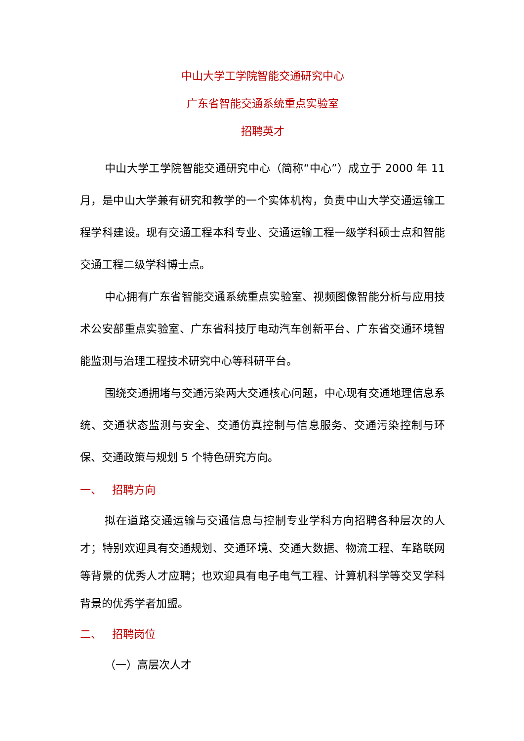中山大学工学院智能交通研究中心
广东省智能交通系统重点实验室
招聘英才
中山大学工学院智能交通研究中心（简称“中心”）成立于 2000 年 11 月，是中山大学兼有研究和教学的一个实体机构，负责中山大学交通运输工程学科建设。现有交通工程本科专业、交通运输工程一级学科硕士点和智能交通工程二级学科博士点。
中心拥有广东省智能交通系统重点实验室、视频图像智能分析与应用技术公安部重点实验室、广东省科技厅电动汽车创新平台、广东省交通环境智能监测与治理工程技术研究中心等科研平台。
围绕交通拥堵与交通污染两大交通核心问题，中心现有交通地理信息系统、交通状态监测与安全、交通仿真控制与信息服务、交通污染控制与环保、交通政策与规划 5 个特色研究方向。
一、 招聘方向
拟在道路交通运输与交通信息与控制专业学科方向招聘各种层次的人才；特别欢迎具有交通规划、交通环境、交通大数据、物流工程、车路联网等背景的优秀人才应聘；也欢迎具有电子电气工程、计算机科学等交叉学科背景的优秀学者加盟。
二、 招聘岗位
（一）高层次人才